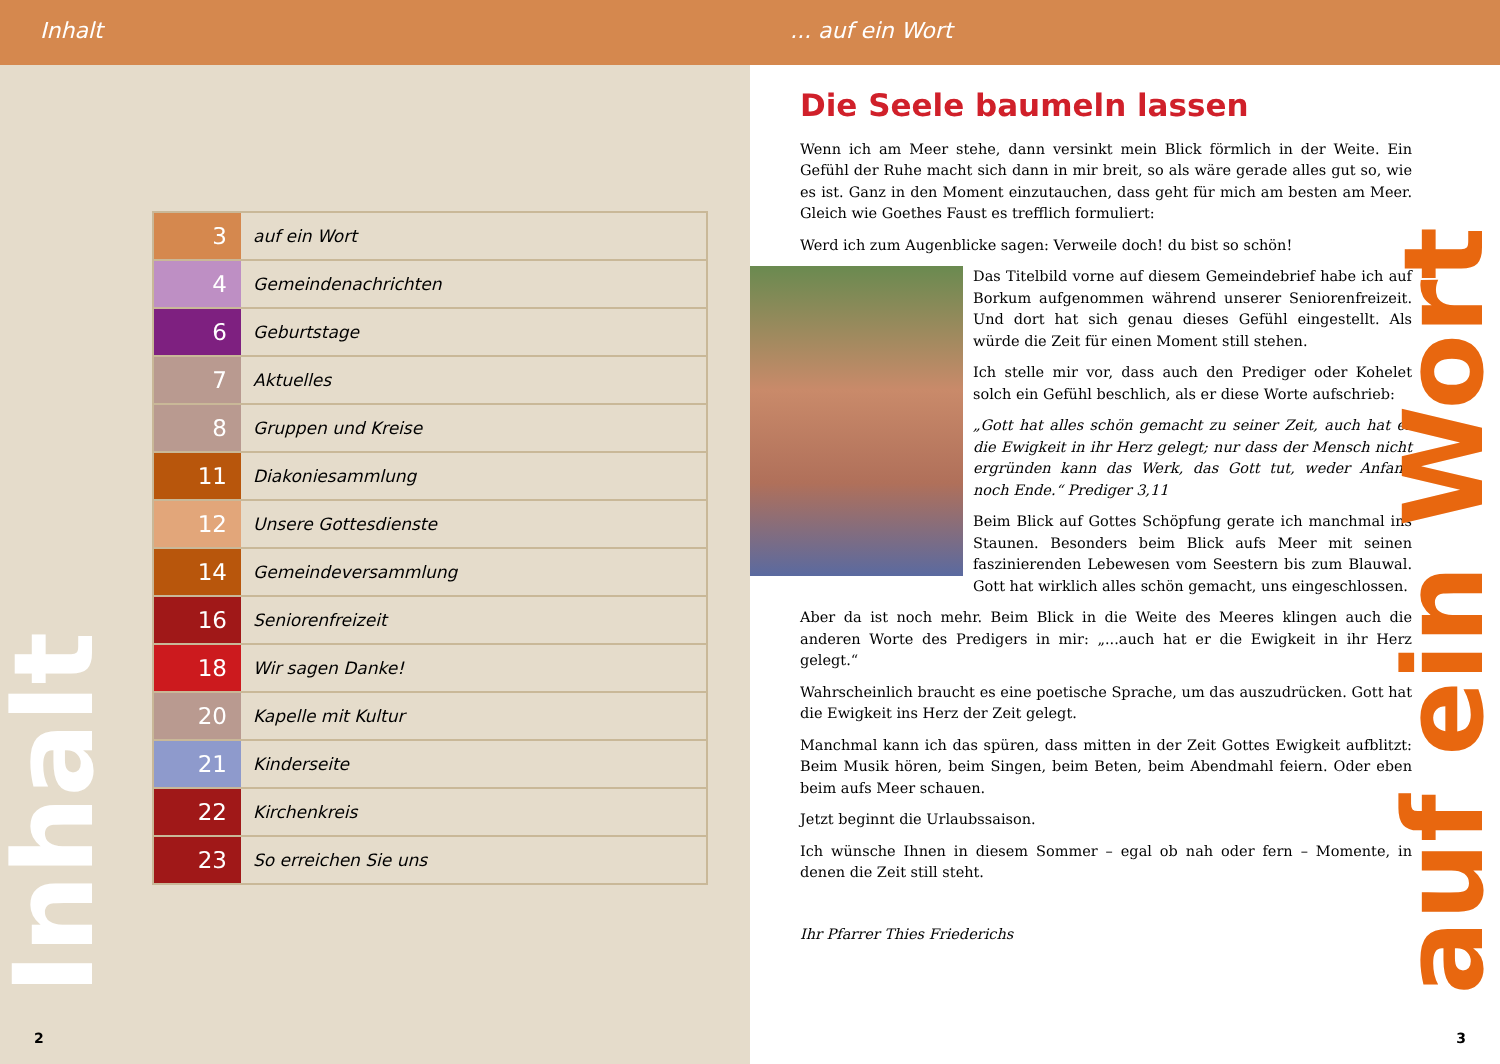Inhalt
| 3 | auf ein Wort |
| 4 | Gemeindenachrichten |
| 6 | Geburtstage |
| 7 | Aktuelles |
| 8 | Gruppen und Kreise |
| 11 | Diakoniesammlung |
| 12 | Unsere Gottesdienste |
| 14 | Gemeindeversammlung |
| 16 | Seniorenfreizeit |
| 18 | Wir sagen Danke! |
| 20 | Kapelle mit Kultur |
| 21 | Kinderseite |
| 22 | Kirchenkreis |
| 23 | So erreichen Sie uns |
Inhalt
2
... auf ein Wort
Die Seele baumeln lassen
Wenn ich am Meer stehe, dann versinkt mein Blick förmlich in der Weite. Ein Gefühl der Ruhe macht sich dann in mir breit, so als wäre gerade alles gut so, wie es ist. Ganz in den Moment einzutauchen, dass geht für mich am besten am Meer. Gleich wie Goethes Faust es trefflich formuliert:
Werd ich zum Augenblicke sagen: Verweile doch! du bist so schön!
Das Titelbild vorne auf diesem Gemeindebrief habe ich auf Borkum aufgenommen während unserer Seniorenfreizeit. Und dort hat sich genau dieses Gefühl eingestellt. Als würde die Zeit für einen Moment still stehen.
Ich stelle mir vor, dass auch den Prediger oder Kohelet solch ein Gefühl beschlich, als er diese Worte aufschrieb:
„Gott hat alles schön gemacht zu seiner Zeit, auch hat er die Ewigkeit in ihr Herz gelegt; nur dass der Mensch nicht ergründen kann das Werk, das Gott tut, weder Anfang noch Ende.“ Prediger 3,11
Beim Blick auf Gottes Schöpfung gerate ich manchmal ins Staunen. Besonders beim Blick aufs Meer mit seinen faszinierenden Lebewesen vom Seestern bis zum Blauwal. Gott hat wirklich alles schön gemacht, uns eingeschlossen.
Aber da ist noch mehr. Beim Blick in die Weite des Meeres klingen auch die anderen Worte des Predigers in mir: „...auch hat er die Ewigkeit in ihr Herz gelegt.“
Wahrscheinlich braucht es eine poetische Sprache, um das auszudrücken. Gott hat die Ewigkeit ins Herz der Zeit gelegt.
Manchmal kann ich das spüren, dass mitten in der Zeit Gottes Ewigkeit aufblitzt: Beim Musik hören, beim Singen, beim Beten, beim Abendmahl feiern. Oder eben beim aufs Meer schauen.
Jetzt beginnt die Urlaubssaison.
Ich wünsche Ihnen in diesem Sommer – egal ob nah oder fern – Momente, in denen die Zeit still steht.
Ihr Pfarrer Thies Friederichs
auf ein Wort
3